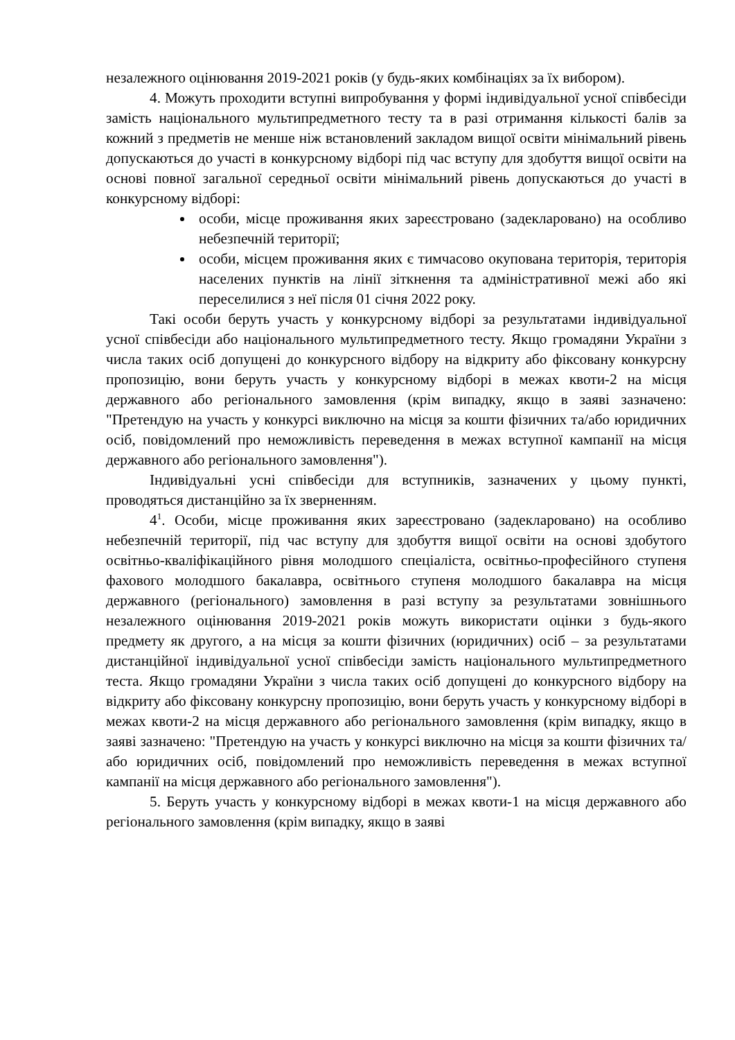незалежного оцінювання 2019-2021 років (у будь-яких комбінаціях за їх вибором).
4. Можуть проходити вступні випробування у формі індивідуальної усної співбесіди замість національного мультипредметного тесту та в разі отримання кількості балів за кожний з предметів не менше ніж встановлений закладом вищої освіти мінімальний рівень допускаються до участі в конкурсному відборі під час вступу для здобуття вищої освіти на основі повної загальної середньої освіти мінімальний рівень допускаються до участі в конкурсному відборі:
особи, місце проживання яких зареєстровано (задекларовано) на особливо небезпечній території;
особи, місцем проживання яких є тимчасово окупована територія, територія населених пунктів на лінії зіткнення та адміністративної межі або які переселилися з неї після 01 січня 2022 року.
Такі особи беруть участь у конкурсному відборі за результатами індивідуальної усної співбесіди або національного мультипредметного тесту. Якщо громадяни України з числа таких осіб допущені до конкурсного відбору на відкриту або фіксовану конкурсну пропозицію, вони беруть участь у конкурсному відборі в межах квоти-2 на місця державного або регіонального замовлення (крім випадку, якщо в заяві зазначено: "Претендую на участь у конкурсі виключно на місця за кошти фізичних та/або юридичних осіб, повідомлений про неможливість переведення в межах вступної кампанії на місця державного або регіонального замовлення").
Індивідуальні усні співбесіди для вступників, зазначених у цьому пункті, проводяться дистанційно за їх зверненням.
4<sup>1</sup>. Особи, місце проживання яких зареєстровано (задекларовано) на особливо небезпечній території, під час вступу для здобуття вищої освіти на основі здобутого освітньо-кваліфікаційного рівня молодшого спеціаліста, освітньо-професійного ступеня фахового молодшого бакалавра, освітнього ступеня молодшого бакалавра на місця державного (регіонального) замовлення в разі вступу за результатами зовнішнього незалежного оцінювання 2019-2021 років можуть використати оцінки з будь-якого предмету як другого, а на місця за кошти фізичних (юридичних) осіб – за результатами дистанційної індивідуальної усної співбесіди замість національного мультипредметного теста. Якщо громадяни України з числа таких осіб допущені до конкурсного відбору на відкриту або фіксовану конкурсну пропозицію, вони беруть участь у конкурсному відборі в межах квоти-2 на місця державного або регіонального замовлення (крім випадку, якщо в заяві зазначено: "Претендую на участь у конкурсі виключно на місця за кошти фізичних та/або юридичних осіб, повідомлений про неможливість переведення в межах вступної кампанії на місця державного або регіонального замовлення").
5. Беруть участь у конкурсному відборі в межах квоти-1 на місця державного або регіонального замовлення (крім випадку, якщо в заяві